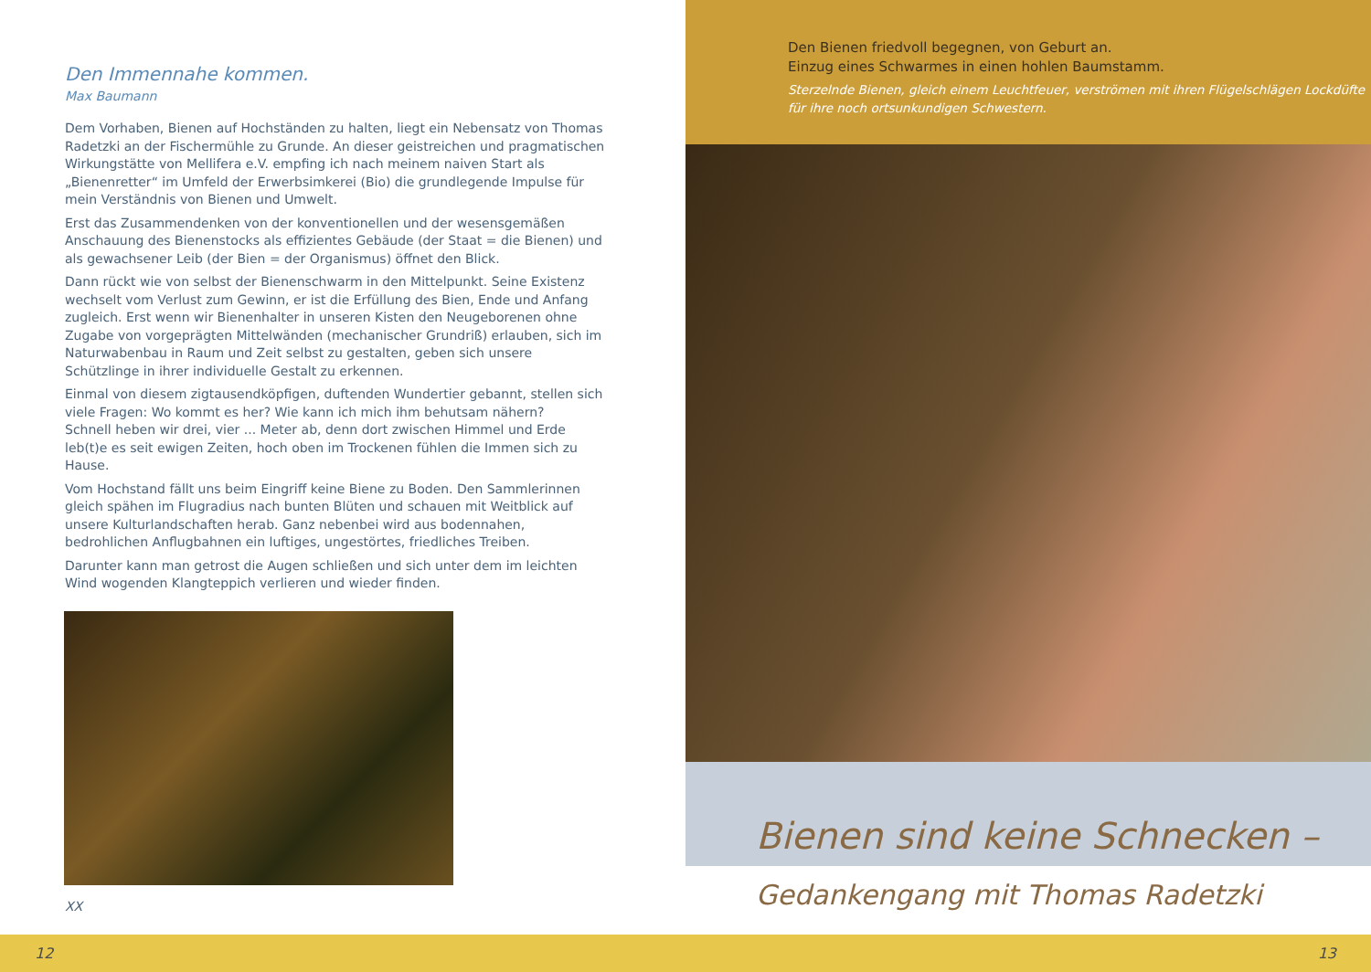Den Immennahe kommen.
Max Baumann
Dem Vorhaben, Bienen auf Hochständen zu halten, liegt ein Nebensatz von Thomas Radetzki an der Fischermühle zu Grunde. An dieser geistreichen und pragmatischen Wirkungstätte von Mellifera e.V. empfing ich nach meinem naiven Start als „Bienenretter“ im Umfeld der Erwerbsimkerei (Bio) die grundlegende Impulse für mein Verständnis von Bienen und Umwelt.
Erst das Zusammendenken von der konventionellen und der wesensgemäßen Anschauung des Bienenstocks als effizientes Gebäude (der Staat = die Bienen) und als gewachsener Leib (der Bien = der Organismus) öffnet den Blick.
Dann rückt wie von selbst der Bienenschwarm in den Mittelpunkt. Seine Existenz wechselt vom Verlust zum Gewinn, er ist die Erfüllung des Bien, Ende und Anfang zugleich. Erst wenn wir Bienenhalter in unseren Kisten den Neugeborenen ohne Zugabe von vorgeprägten Mittelwänden (mechanischer Grundriß) erlauben, sich im Naturwabenbau in Raum und Zeit selbst zu gestalten, geben sich unsere Schützlinge in ihrer individuelle Gestalt zu erkennen.
Einmal von diesem zigtausendköpfigen, duftenden Wundertier gebannt, stellen sich viele Fragen: Wo kommt es her? Wie kann ich mich ihm behutsam nähern?
Schnell heben wir drei, vier ... Meter ab, denn dort zwischen Himmel und Erde leb(t)e es seit ewigen Zeiten, hoch oben im Trockenen fühlen die Immen sich zu Hause.
Vom Hochstand fällt uns beim Eingriff keine Biene zu Boden. Den Sammlerinnen gleich spähen im Flugradius nach bunten Blüten und schauen mit Weitblick auf unsere Kulturlandschaften herab. Ganz nebenbei wird aus bodennahen, bedrohlichen Anflugbahnen ein luftiges, ungestörtes, friedliches Treiben.
Darunter kann man getrost die Augen schließen und sich unter dem im leichten Wind wogenden Klangteppich verlieren und wieder finden.
XX
Den Bienen friedvoll begegnen, von Geburt an.
Einzug eines Schwarmes in einen hohlen Baumstamm.
Sterzelnde Bienen, gleich einem Leuchtfeuer, verströmen mit ihren Flügelschlägen Lockdüfte für ihre noch ortsunkundigen Schwestern.
Bienen sind keine Schnecken –
Gedankengang mit Thomas Radetzki
12 13